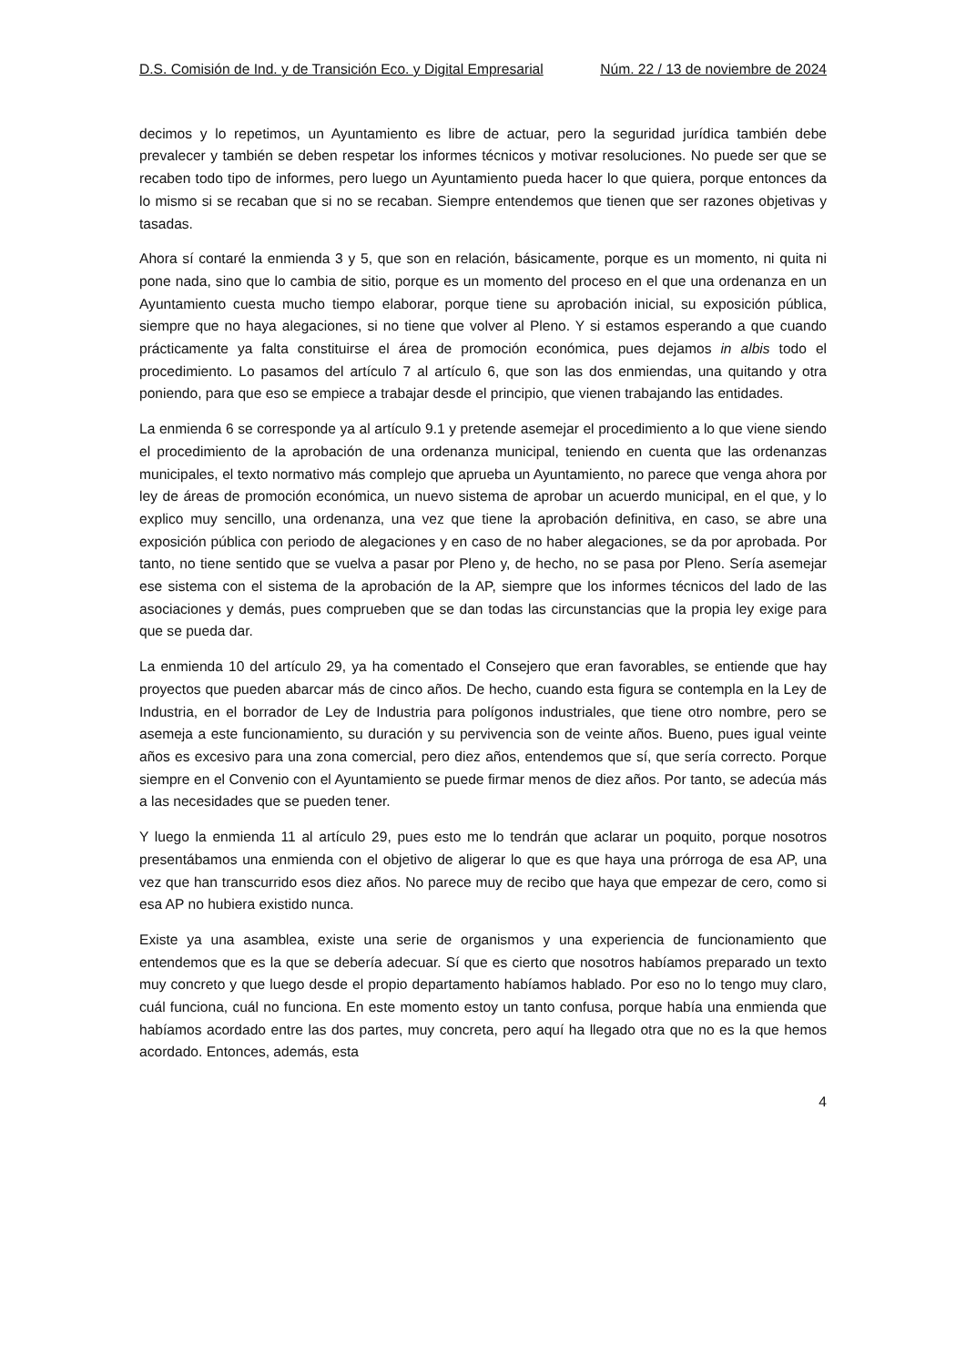D.S. Comisión de Ind. y de Transición Eco. y Digital Empresarial Núm. 22 / 13 de noviembre de 2024
decimos y lo repetimos, un Ayuntamiento es libre de actuar, pero la seguridad jurídica también debe prevalecer y también se deben respetar los informes técnicos y motivar resoluciones. No puede ser que se recaben todo tipo de informes, pero luego un Ayuntamiento pueda hacer lo que quiera, porque entonces da lo mismo si se recaban que si no se recaban. Siempre entendemos que tienen que ser razones objetivas y tasadas.
Ahora sí contaré la enmienda 3 y 5, que son en relación, básicamente, porque es un momento, ni quita ni pone nada, sino que lo cambia de sitio, porque es un momento del proceso en el que una ordenanza en un Ayuntamiento cuesta mucho tiempo elaborar, porque tiene su aprobación inicial, su exposición pública, siempre que no haya alegaciones, si no tiene que volver al Pleno. Y si estamos esperando a que cuando prácticamente ya falta constituirse el área de promoción económica, pues dejamos in albis todo el procedimiento. Lo pasamos del artículo 7 al artículo 6, que son las dos enmiendas, una quitando y otra poniendo, para que eso se empiece a trabajar desde el principio, que vienen trabajando las entidades.
La enmienda 6 se corresponde ya al artículo 9.1 y pretende asemejar el procedimiento a lo que viene siendo el procedimiento de la aprobación de una ordenanza municipal, teniendo en cuenta que las ordenanzas municipales, el texto normativo más complejo que aprueba un Ayuntamiento, no parece que venga ahora por ley de áreas de promoción económica, un nuevo sistema de aprobar un acuerdo municipal, en el que, y lo explico muy sencillo, una ordenanza, una vez que tiene la aprobación definitiva, en caso, se abre una exposición pública con periodo de alegaciones y en caso de no haber alegaciones, se da por aprobada. Por tanto, no tiene sentido que se vuelva a pasar por Pleno y, de hecho, no se pasa por Pleno. Sería asemejar ese sistema con el sistema de la aprobación de la AP, siempre que los informes técnicos del lado de las asociaciones y demás, pues comprueben que se dan todas las circunstancias que la propia ley exige para que se pueda dar.
La enmienda 10 del artículo 29, ya ha comentado el Consejero que eran favorables, se entiende que hay proyectos que pueden abarcar más de cinco años. De hecho, cuando esta figura se contempla en la Ley de Industria, en el borrador de Ley de Industria para polígonos industriales, que tiene otro nombre, pero se asemeja a este funcionamiento, su duración y su pervivencia son de veinte años. Bueno, pues igual veinte años es excesivo para una zona comercial, pero diez años, entendemos que sí, que sería correcto. Porque siempre en el Convenio con el Ayuntamiento se puede firmar menos de diez años. Por tanto, se adecúa más a las necesidades que se pueden tener.
Y luego la enmienda 11 al artículo 29, pues esto me lo tendrán que aclarar un poquito, porque nosotros presentábamos una enmienda con el objetivo de aligerar lo que es que haya una prórroga de esa AP, una vez que han transcurrido esos diez años. No parece muy de recibo que haya que empezar de cero, como si esa AP no hubiera existido nunca.
Existe ya una asamblea, existe una serie de organismos y una experiencia de funcionamiento que entendemos que es la que se debería adecuar. Sí que es cierto que nosotros habíamos preparado un texto muy concreto y que luego desde el propio departamento habíamos hablado. Por eso no lo tengo muy claro, cuál funciona, cuál no funciona. En este momento estoy un tanto confusa, porque había una enmienda que habíamos acordado entre las dos partes, muy concreta, pero aquí ha llegado otra que no es la que hemos acordado. Entonces, además, esta
4